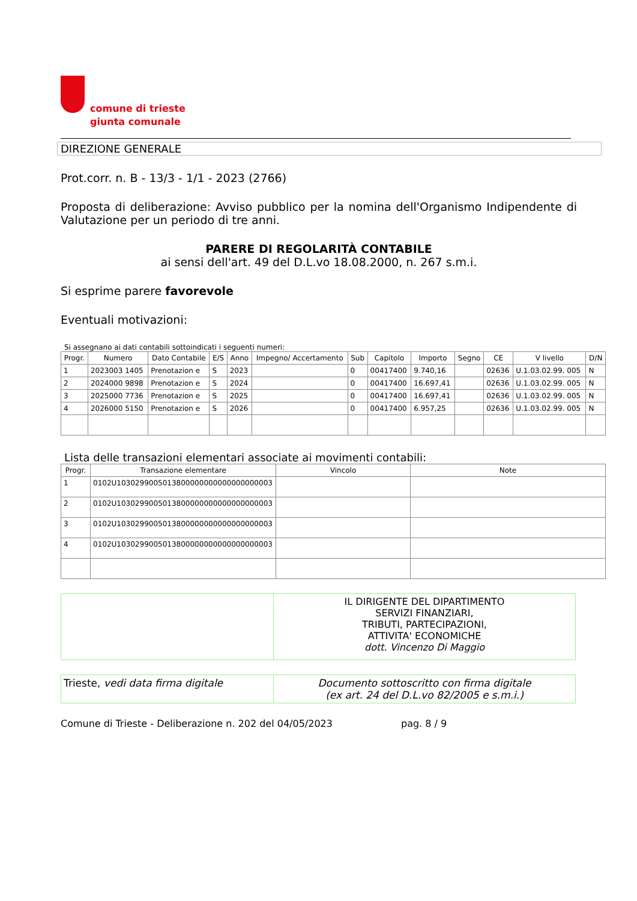comune di trieste
giunta comunale
DIREZIONE GENERALE
Prot.corr. n. B - 13/3 - 1/1 - 2023 (2766)
Proposta di deliberazione: Avviso pubblico per la nomina dell'Organismo Indipendente di Valutazione per un periodo di tre anni.
PARERE DI REGOLARITÀ CONTABILE
ai sensi dell'art. 49 del D.L.vo 18.08.2000, n. 267 s.m.i.
Si esprime parere favorevole
Eventuali motivazioni:
Si assegnano ai dati contabili sottoindicati i seguenti numeri:
| Progr. | Numero | Dato Contabile | E/S | Anno | Impegno/ Accertamento | Sub | Capitolo | Importo | Segno | CE | V livello | D/N |
| --- | --- | --- | --- | --- | --- | --- | --- | --- | --- | --- | --- | --- |
| 1 | 2023003 1405 | Prenotazion e | S | 2023 | | 0 | 00417400 | 9.740,16 | | 02636 | U.1.03.02.99. 005 | N |
| 2 | 2024000 9898 | Prenotazion e | S | 2024 | | 0 | 00417400 | 16.697,41 | | 02636 | U.1.03.02.99. 005 | N |
| 3 | 2025000 7736 | Prenotazion e | S | 2025 | | 0 | 00417400 | 16.697,41 | | 02636 | U.1.03.02.99. 005 | N |
| 4 | 2026000 5150 | Prenotazion e | S | 2026 | | 0 | 00417400 | 6.957,25 | | 02636 | U.1.03.02.99. 005 | N |
Lista delle transazioni elementari associate ai movimenti contabili:
| Progr. | Transazione elementare | Vincolo | Note |
| --- | --- | --- | --- |
| 1 | 0102U1030299005013800000000000000000003 | | |
| 2 | 0102U1030299005013800000000000000000003 | | |
| 3 | 0102U1030299005013800000000000000000003 | | |
| 4 | 0102U1030299005013800000000000000000003 | | |
| | IL DIRIGENTE DEL DIPARTIMENTO SERVIZI FINANZIARI, TRIBUTI, PARTECIPAZIONI, ATTIVITA' ECONOMICHE dott. Vincenzo Di Maggio |
| Trieste, vedi data firma digitale | Documento sottoscritto con firma digitale (ex art. 24 del D.L.vo 82/2005 e s.m.i.) |
Comune di Trieste - Deliberazione n. 202 del 04/05/2023 pag. 8 / 9